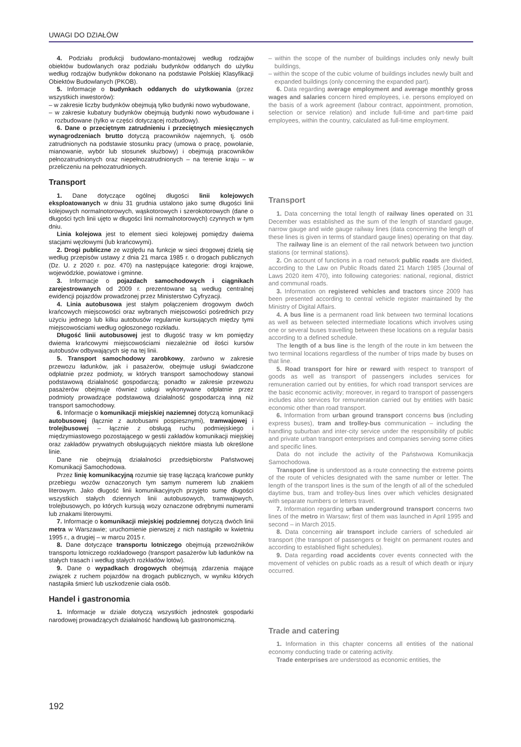UWAGI DO DZIAŁÓW
4. Podziału produkcji budowlano-montażowej według rodzajów obiektów budowlanych oraz podziału budynków oddanych do użytku według rodzajów budynków dokonano na podstawie Polskiej Klasyfikacji Obiektów Budowlanych (PKOB).
5. Informacje o budynkach oddanych do użytkowania (przez wszystkich inwestorów):
– w zakresie liczby budynków obejmują tylko budynki nowo wybudowane,
– w zakresie kubatury budynków obejmują budynki nowo wybudowane i rozbudowane (tylko w części dotyczącej rozbudowy).
6. Dane o przeciętnym zatrudnieniu i przeciętnych miesięcznych wynagrodzeniach brutto dotyczą pracowników najemnych, tj. osób zatrudnionych na podstawie stosunku pracy (umowa o pracę, powołanie, mianowanie, wybór lub stosunek służbowy) i obejmują pracowników pełnozatrudnionych oraz niepełnozatrudnionych – na terenie kraju – w przeliczeniu na pełnozatrudnionych.
Transport
1. Dane dotyczące ogólnej długości linii kolejowych eksploatowanych w dniu 31 grudnia ustalono jako sumę długości linii kolejowych normalnotorowych, wąskotorowych i szerokotorowych (dane o długości tych linii ujęto w długości linii normalnotorowych) czynnych w tym dniu.
Linia kolejowa jest to element sieci kolejowej pomiędzy dwiema stacjami węzłowymi (lub krańcowymi).
2. Drogi publiczne ze względu na funkcje w sieci drogowej dzielą się według przepisów ustawy z dnia 21 marca 1985 r. o drogach publicznych (Dz. U. z 2020 r. poz. 470) na następujące kategorie: drogi krajowe, wojewódzkie, powiatowe i gminne.
3. Informacje o pojazdach samochodowych i ciągnikach zarejestrowanych od 2009 r. prezentowane są według centralnej ewidencji pojazdów prowadzonej przez Ministerstwo Cyfryzacji.
4. Linia autobusowa jest stałym połączeniem drogowym dwóch krańcowych miejscowości oraz wybranych miejscowości pośrednich przy użyciu jednego lub kilku autobusów regularnie kursujących między tymi miejscowościami według ogłoszonego rozkładu.
Długość linii autobusowej jest to długość trasy w km pomiędzy dwiema krańcowymi miejscowościami niezależnie od ilości kursów autobusów odbywających się na tej linii.
5. Transport samochodowy zarobkowy, zarówno w zakresie przewozu ładunków, jak i pasażerów, obejmuje usługi świadczone odpłatnie przez podmioty, w których transport samochodowy stanowi podstawową działalność gospodarczą; ponadto w zakresie przewozu pasażerów obejmuje również usługi wykonywane odpłatnie przez podmioty prowadzące podstawową działalność gospodarczą inną niż transport samochodowy.
6. Informacje o komunikacji miejskiej naziemnej dotyczą komunikacji autobusowej (łącznie z autobusami pospiesznymi), tramwajowej i trolejbusowej – łącznie z obsługą ruchu podmiejskiego i międzymiastowego pozostającego w gestii zakładów komunikacji miejskiej oraz zakładów prywatnych obsługujących niektóre miasta lub określone linie.
Dane nie obejmują działalności przedsiębiorstw Państwowej Komunikacji Samochodowa.
Przez linię komunikacyjną rozumie się trasę łączącą krańcowe punkty przebiegu wozów oznaczonych tym samym numerem lub znakiem literowym. Jako długość linii komunikacyjnych przyjęto sumę długości wszystkich stałych dziennych linii autobusowych, tramwajowych, trolejbusowych, po których kursują wozy oznaczone odrębnymi numerami lub znakami literowymi.
7. Informacje o komunikacji miejskiej podziemnej dotyczą dwóch linii metra w Warszawie; uruchomienie pierwszej z nich nastąpiło w kwietniu 1995 r., a drugiej – w marcu 2015 r.
8. Dane dotyczące transportu lotniczego obejmują przewoźników transportu lotniczego rozkładowego (transport pasażerów lub ładunków na stałych trasach i według stałych rozkładów lotów).
9. Dane o wypadkach drogowych obejmują zdarzenia mające związek z ruchem pojazdów na drogach publicznych, w wyniku których nastąpiła śmierć lub uszkodzenie ciała osób.
Handel i gastronomia
1. Informacje w dziale dotyczą wszystkich jednostek gospodarki narodowej prowadzących działalność handlową lub gastronomiczną.
– within the scope of the number of buildings includes only newly built buildings,
– within the scope of the cubic volume of buildings includes newly built and expanded buildings (only concerning the expanded part).
6. Data regarding average employment and average monthly gross wages and salaries concern hired employees, i.e. persons employed on the basis of a work agreement (labour contract, appointment, promotion, selection or service relation) and include full-time and part-time paid employees, within the country, calculated as full-time employment.
Transport
1. Data concerning the total length of railway lines operated on 31 December was established as the sum of the length of standard gauge, narrow gauge and wide gauge railway lines (data concerning the length of these lines is given in terms of standard gauge lines) operating on that day.
The railway line is an element of the rail network between two junction stations (or terminal stations).
2. On account of functions in a road network public roads are divided, according to the Law on Public Roads dated 21 March 1985 (Journal of Laws 2020 item 470), into following categories: national, regional, district and communal roads.
3. Information on registered vehicles and tractors since 2009 has been presented according to central vehicle register maintained by the Ministry of Digital Affairs.
4. A bus line is a permanent road link between two terminal locations as well as between selected intermediate locations which involves using one or several buses travelling between these locations on a regular basis according to a defined schedule.
The length of a bus line is the length of the route in km between the two terminal locations regardless of the number of trips made by buses on that line.
5. Road transport for hire or reward with respect to transport of goods as well as transport of passengers includes services for remuneration carried out by entities, for which road transport services are the basic economic activity; moreover, in regard to transport of passengers includes also services for remuneration carried out by entities with basic economic other than road transport.
6. Information from urban ground transport concerns bus (including express buses), tram and trolley-bus communication – including the handling suburban and inter-city service under the responsibility of public and private urban transport enterprises and companies serving some cities and specific lines.
Data do not include the activity of the Państwowa Komunikacja Samochodowa.
Transport line is understood as a route connecting the extreme points of the route of vehicles designated with the same number or letter. The length of the transport lines is the sum of the length of all of the scheduled daytime bus, tram and trolley-bus lines over which vehicles designated with separate numbers or letters travel.
7. Information regarding urban underground transport concerns two lines of the metro in Warsaw; first of them was launched in April 1995 and second – in March 2015.
8. Data concerning air transport include carriers of scheduled air transport (the transport of passengers or freight on permanent routes and according to established flight schedules).
9. Data regarding road accidents cover events connected with the movement of vehicles on public roads as a result of which death or injury occurred.
Trade and catering
1. Information in this chapter concerns all entities of the national economy conducting trade or catering activity.
Trade enterprises are understood as economic entities, the
192